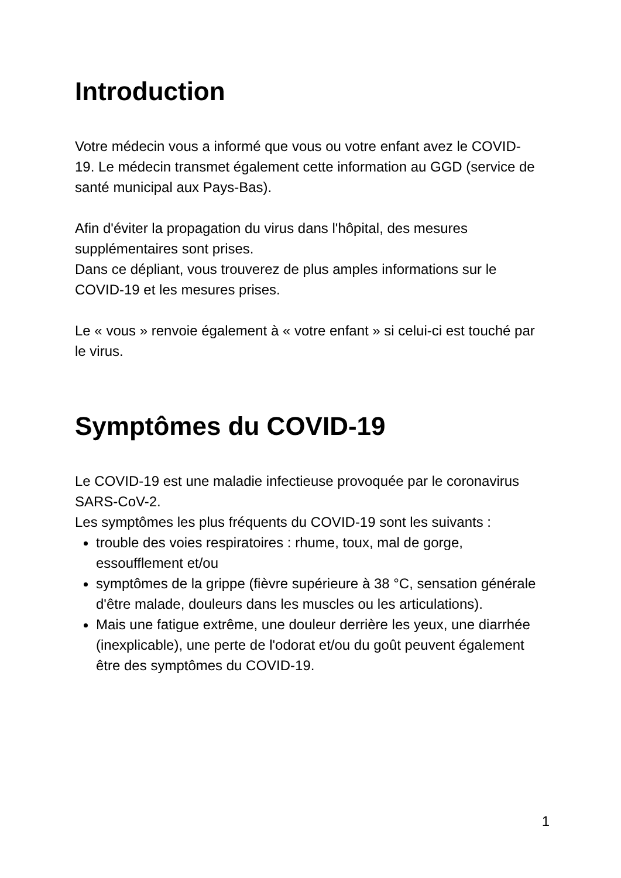Introduction
Votre médecin vous a informé que vous ou votre enfant avez le COVID-19. Le médecin transmet également cette information au GGD (service de santé municipal aux Pays-Bas).
Afin d'éviter la propagation du virus dans l'hôpital, des mesures supplémentaires sont prises.
Dans ce dépliant, vous trouverez de plus amples informations sur le COVID-19 et les mesures prises.
Le « vous » renvoie également à « votre enfant » si celui-ci est touché par le virus.
Symptômes du COVID-19
Le COVID-19 est une maladie infectieuse provoquée par le coronavirus SARS-CoV-2.
Les symptômes les plus fréquents du COVID-19 sont les suivants :
trouble des voies respiratoires : rhume, toux, mal de gorge, essoufflement et/ou
symptômes de la grippe (fièvre supérieure à 38 °C, sensation générale d'être malade, douleurs dans les muscles ou les articulations).
Mais une fatigue extrême, une douleur derrière les yeux, une diarrhée (inexplicable), une perte de l'odorat et/ou du goût peuvent également être des symptômes du COVID-19.
1